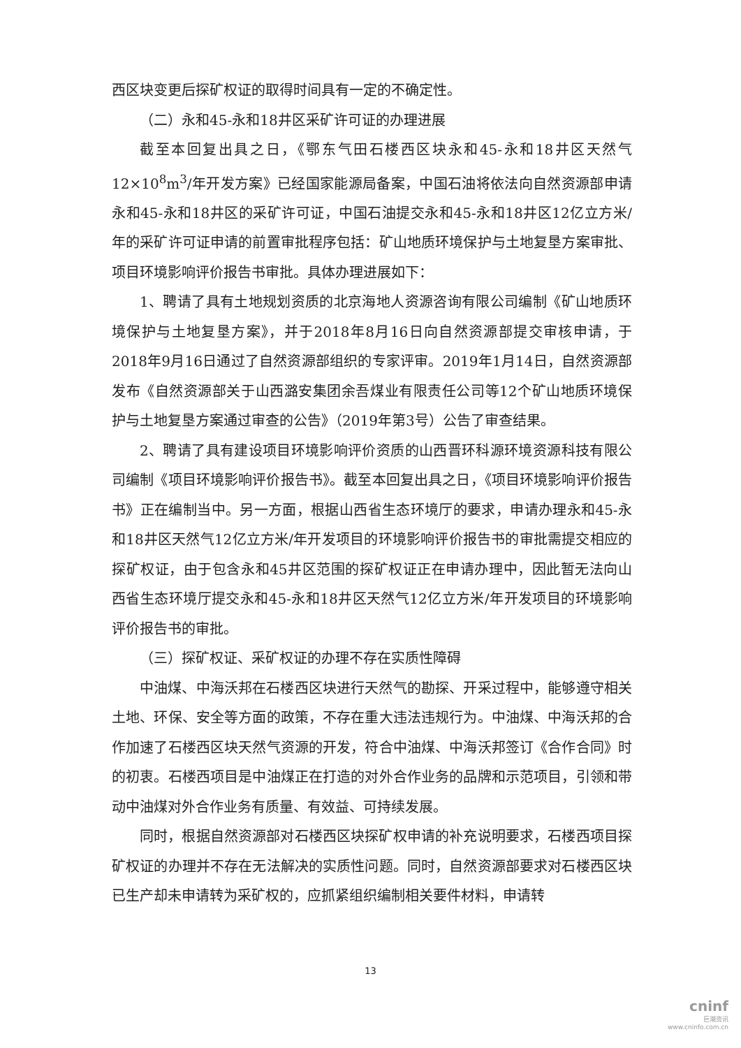西区块变更后探矿权证的取得时间具有一定的不确定性。
（二）永和45-永和18井区采矿许可证的办理进展
截至本回复出具之日，《鄂东气田石楼西区块永和45-永和18井区天然气12×10<sup>8</sup>m<sup>3</sup>/年开发方案》已经国家能源局备案，中国石油将依法向自然资源部申请永和45-永和18井区的采矿许可证，中国石油提交永和45-永和18井区12亿立方米/年的采矿许可证申请的前置审批程序包括：矿山地质环境保护与土地复垦方案审批、项目环境影响评价报告书审批。具体办理进展如下：
1、聘请了具有土地规划资质的北京海地人资源咨询有限公司编制《矿山地质环境保护与土地复垦方案》，并于2018年8月16日向自然资源部提交审核申请，于2018年9月16日通过了自然资源部组织的专家评审。2019年1月14日，自然资源部发布《自然资源部关于山西潞安集团余吾煤业有限责任公司等12个矿山地质环境保护与土地复垦方案通过审查的公告》（2019年第3号）公告了审查结果。
2、聘请了具有建设项目环境影响评价资质的山西晋环科源环境资源科技有限公司编制《项目环境影响评价报告书》。截至本回复出具之日，《项目环境影响评价报告书》正在编制当中。另一方面，根据山西省生态环境厅的要求，申请办理永和45-永和18井区天然气12亿立方米/年开发项目的环境影响评价报告书的审批需提交相应的探矿权证，由于包含永和45井区范围的探矿权证正在申请办理中，因此暂无法向山西省生态环境厅提交永和45-永和18井区天然气12亿立方米/年开发项目的环境影响评价报告书的审批。
（三）探矿权证、采矿权证的办理不存在实质性障碍
中油煤、中海沃邦在石楼西区块进行天然气的勘探、开采过程中，能够遵守相关土地、环保、安全等方面的政策，不存在重大违法违规行为。中油煤、中海沃邦的合作加速了石楼西区块天然气资源的开发，符合中油煤、中海沃邦签订《合作合同》时的初衷。石楼西项目是中油煤正在打造的对外合作业务的品牌和示范项目，引领和带动中油煤对外合作业务有质量、有效益、可持续发展。
同时，根据自然资源部对石楼西区块探矿权申请的补充说明要求，石楼西项目探矿权证的办理并不存在无法解决的实质性问题。同时，自然资源部要求对石楼西区块已生产却未申请转为采矿权的，应抓紧组织编制相关要件材料，申请转
13
cninf
巨潮资讯
www.cninfo.com.cn